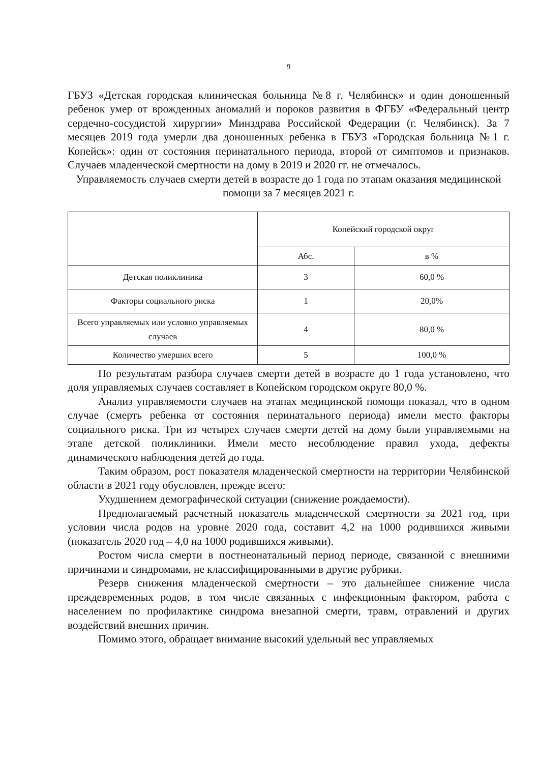9
ГБУЗ «Детская городская клиническая больница №8 г. Челябинск» и один доношенный ребенок умер от врожденных аномалий и пороков развития в ФГБУ «Федеральный центр сердечно-сосудистой хирургии» Минздрава Российской Федерации (г. Челябинск). За 7 месяцев 2019 года умерли два доношенных ребенка в ГБУЗ «Городская больница №1 г. Копейск»: один от состояния перинатального периода, второй от симптомов и признаков. Случаев младенческой смертности на дому в 2019 и 2020 гг. не отмечалось.
Управляемость случаев смерти детей в возрасте до 1 года по этапам оказания медицинской помощи за 7 месяцев 2021 г.
| | Копейский городской округ | |
| --- | --- | --- |
| | Абс. | в % |
| Детская поликлиника | 3 | 60,0 % |
| Факторы социального риска | 1 | 20,0% |
| Всего управляемых или условно управляемых случаев | 4 | 80,0 % |
| Количество умерших всего | 5 | 100,0 % |
По результатам разбора случаев смерти детей в возрасте до 1 года установлено, что доля управляемых случаев составляет в Копейском городском округе 80,0 %.
Анализ управляемости случаев на этапах медицинской помощи показал, что в одном случае (смерть ребенка от состояния перинатального периода) имели место факторы социального риска. Три из четырех случаев смерти детей на дому были управляемыми на этапе детской поликлиники. Имели место несоблюдение правил ухода, дефекты динамического наблюдения детей до года.
Таким образом, рост показателя младенческой смертности на территории Челябинской области в 2021 году обусловлен, прежде всего:
Ухудшением демографической ситуации (снижение рождаемости).
Предполагаемый расчетный показатель младенческой смертности за 2021 год, при условии числа родов на уровне 2020 года, составит 4,2 на 1000 родившихся живыми (показатель 2020 год – 4,0 на 1000 родившихся живыми).
Ростом числа смерти в постнеонатальный период периоде, связанной с внешними причинами и синдромами, не классифицированными в другие рубрики.
Резерв снижения младенческой смертности – это дальнейшее снижение числа преждевременных родов, в том числе связанных с инфекционным фактором, работа с населением по профилактике синдрома внезапной смерти, травм, отравлений и других воздействий внешних причин.
Помимо этого, обращает внимание высокий удельный вес управляемых